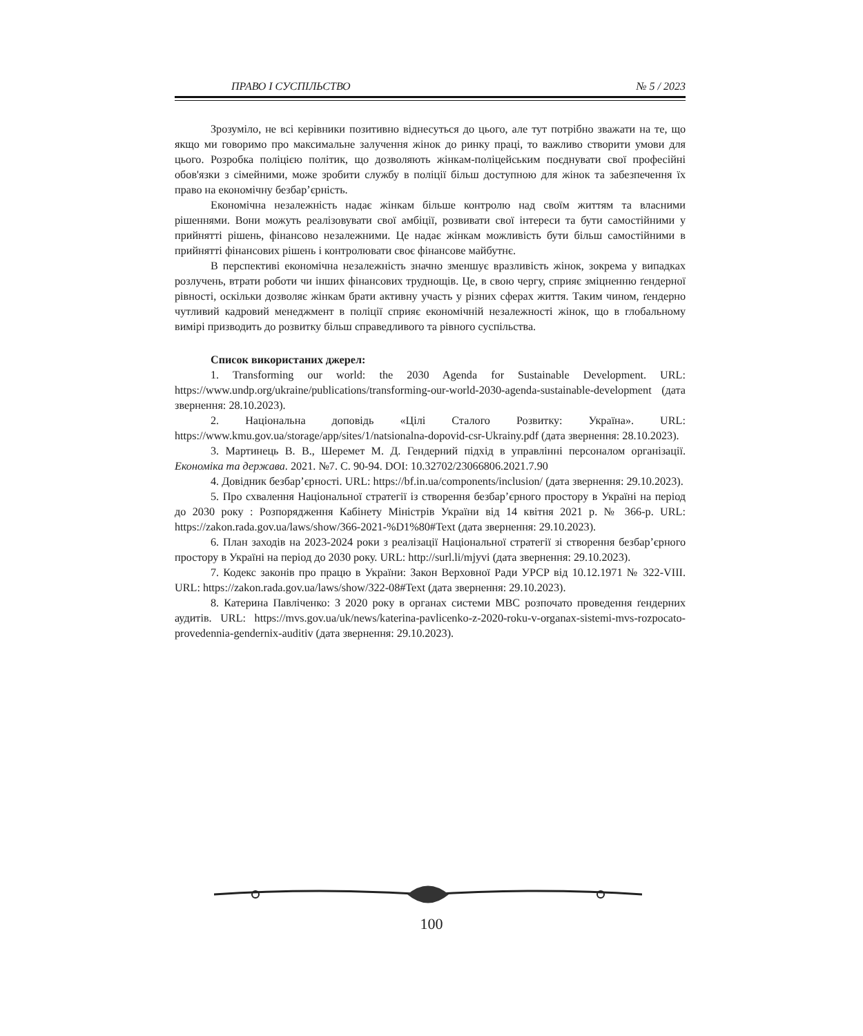ПРАВО І СУСПІЛЬСТВО № 5 / 2023
Зрозуміло, не всі керівники позитивно віднесуться до цього, але тут потрібно зважати на те, що якщо ми говоримо про максимальне залучення жінок до ринку праці, то важливо створити умови для цього. Розробка поліцією політик, що дозволяють жінкам-поліцейським поєднувати свої професійні обов'язки з сімейними, може зробити службу в поліції більш доступною для жінок та забезпечення їх право на економічну безбар’єрність.
Економічна незалежність надає жінкам більше контролю над своїм життям та власними рішеннями. Вони можуть реалізовувати свої амбіції, розвивати свої інтереси та бути самостійними у прийнятті рішень, фінансово незалежними. Це надає жінкам можливість бути більш самостійними в прийнятті фінансових рішень і контролювати своє фінансове майбутнє.
В перспективі економічна незалежність значно зменшує вразливість жінок, зокрема у випадках розлучень, втрати роботи чи інших фінансових труднощів. Це, в свою чергу, сприяє зміцненню ґендерної рівності, оскільки дозволяє жінкам брати активну участь у різних сферах життя. Таким чином, ґендерно чутливий кадровий менеджмент в поліції сприяє економічній незалежності жінок, що в глобальному вимірі призводить до розвитку більш справедливого та рівного суспільства.
Список використаних джерел:
1. Transforming our world: the 2030 Agenda for Sustainable Development. URL: https://www.undp.org/ukraine/publications/transforming-our-world-2030-agenda-sustainable-development (дата звернення: 28.10.2023).
2. Національна доповідь «Цілі Сталого Розвитку: Україна». URL: https://www.kmu.gov.ua/storage/app/sites/1/natsionalna-dopovid-csr-Ukrainy.pdf (дата звернення: 28.10.2023).
3. Мартинець В. В., Шеремет М. Д. Гендерний підхід в управлінні персоналом організації. Економіка та держава. 2021. №7. С. 90-94. DOI: 10.32702/23066806.2021.7.90
4. Довідник безбар’єрності. URL: https://bf.in.ua/components/inclusion/ (дата звернення: 29.10.2023).
5. Про схвалення Національної стратегії із створення безбар’єрного простору в Україні на період до 2030 року : Розпорядження Кабінету Міністрів України від 14 квітня 2021 р. № 366-р. URL: https://zakon.rada.gov.ua/laws/show/366-2021-%D1%80#Text (дата звернення: 29.10.2023).
6. План заходів на 2023-2024 роки з реалізації Національної стратегії зі створення безбар’єрного простору в Україні на період до 2030 року. URL: http://surl.li/mjyvi (дата звернення: 29.10.2023).
7. Кодекс законів про працю в України: Закон Верховної Ради УРСР від 10.12.1971 № 322-VIII. URL: https://zakon.rada.gov.ua/laws/show/322-08#Text (дата звернення: 29.10.2023).
8. Катерина Павліченко: З 2020 року в органах системи МВС розпочато проведення ґендерних аудитів. URL: https://mvs.gov.ua/uk/news/katerina-pavlicenko-z-2020-roku-v-organax-sistemi-mvs-rozpocato-provedennia-gendernix-auditiv (дата звернення: 29.10.2023).
100